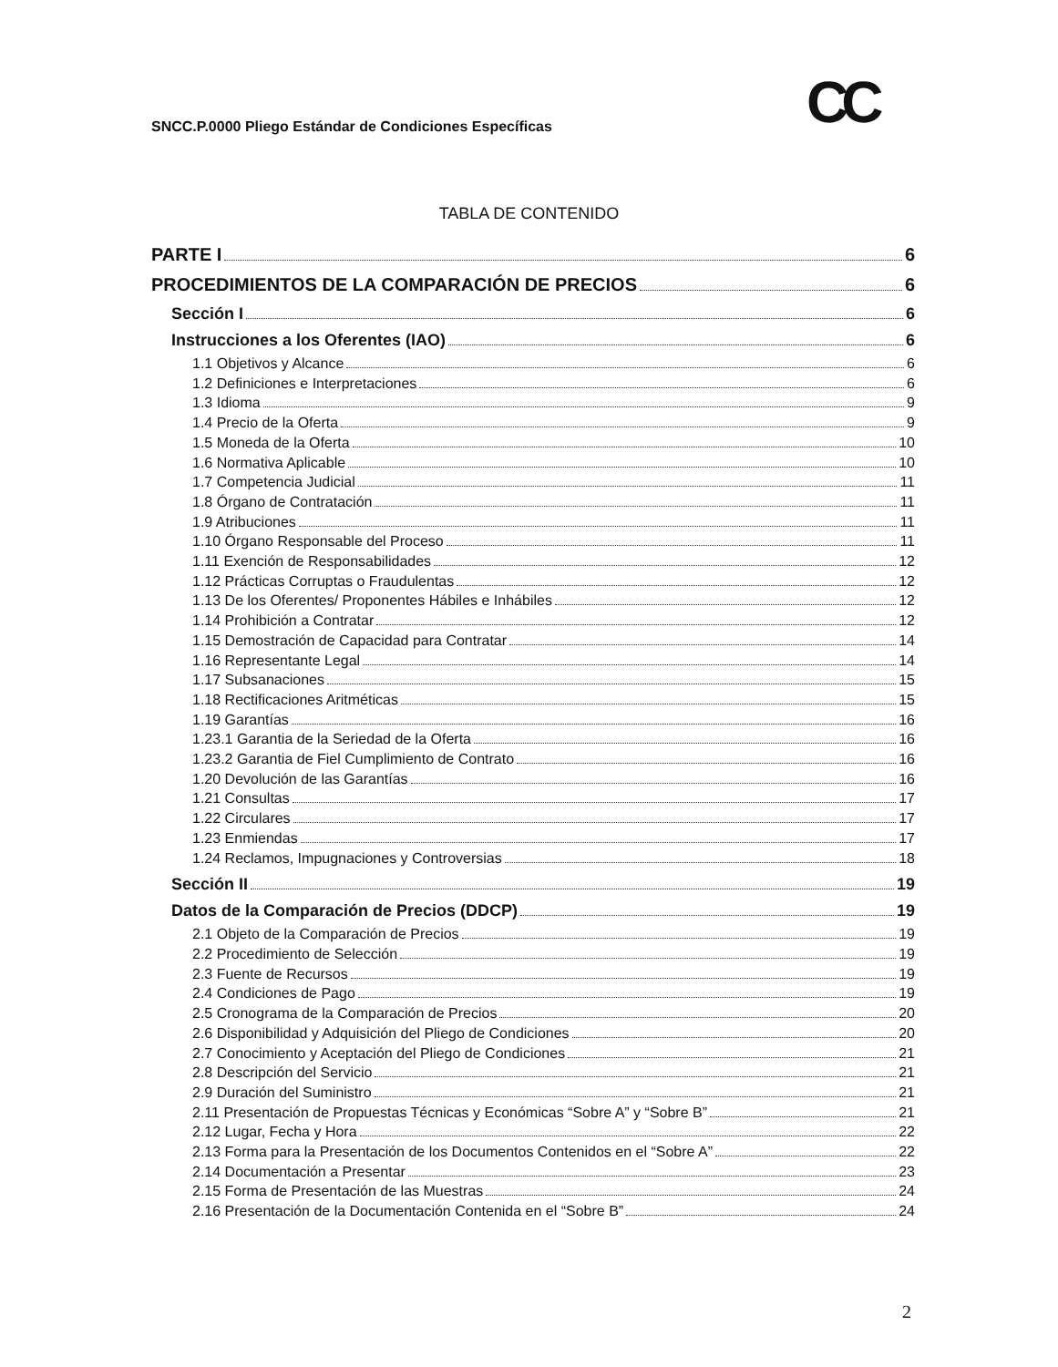SNCC.P.0000 Pliego Estándar de Condiciones Específicas
CC
TABLA DE CONTENIDO
PARTE I 6
PROCEDIMIENTOS DE LA COMPARACIÓN DE PRECIOS 6
Sección I 6
Instrucciones a los Oferentes (IAO) 6
1.1 Objetivos y Alcance 6
1.2 Definiciones e Interpretaciones 6
1.3 Idioma 9
1.4 Precio de la Oferta 9
1.5 Moneda de la Oferta 10
1.6 Normativa Aplicable 10
1.7 Competencia Judicial 11
1.8 Órgano de Contratación 11
1.9 Atribuciones 11
1.10 Órgano Responsable del Proceso 11
1.11 Exención de Responsabilidades 12
1.12 Prácticas Corruptas o Fraudulentas 12
1.13 De los Oferentes/ Proponentes Hábiles e Inhábiles 12
1.14 Prohibición a Contratar 12
1.15 Demostración de Capacidad para Contratar 14
1.16 Representante Legal 14
1.17 Subsanaciones 15
1.18 Rectificaciones Aritméticas 15
1.19 Garantías 16
1.23.1 Garantia de la Seriedad de la Oferta 16
1.23.2 Garantia de Fiel Cumplimiento de Contrato 16
1.20 Devolución de las Garantías 16
1.21 Consultas 17
1.22 Circulares 17
1.23 Enmiendas 17
1.24 Reclamos, Impugnaciones y Controversias 18
Sección II 19
Datos de la Comparación de Precios (DDCP) 19
2.1 Objeto de la Comparación de Precios 19
2.2 Procedimiento de Selección 19
2.3 Fuente de Recursos 19
2.4 Condiciones de Pago 19
2.5 Cronograma de la Comparación de Precios 20
2.6 Disponibilidad y Adquisición del Pliego de Condiciones 20
2.7 Conocimiento y Aceptación del Pliego de Condiciones 21
2.8 Descripción del Servicio 21
2.9 Duración del Suministro 21
2.11 Presentación de Propuestas Técnicas y Económicas “Sobre A” y “Sobre B” 21
2.12 Lugar, Fecha y Hora 22
2.13 Forma para la Presentación de los Documentos Contenidos en el “Sobre A” 22
2.14 Documentación a Presentar 23
2.15 Forma de Presentación de las Muestras 24
2.16 Presentación de la Documentación Contenida en el “Sobre B” 24
2